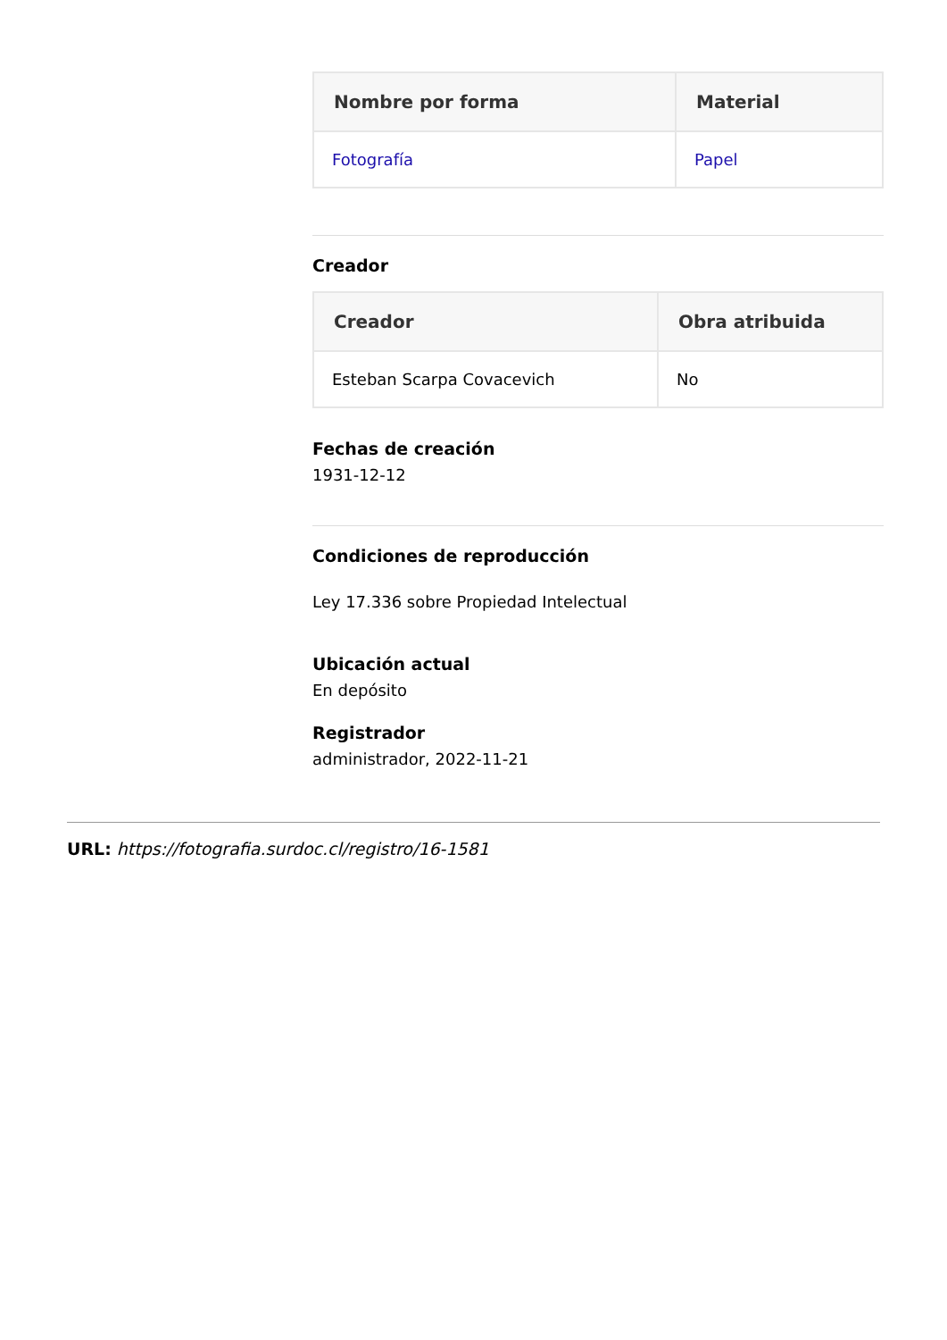| Nombre por forma | Material |
| --- | --- |
| Fotografía | Papel |
Creador
| Creador | Obra atribuida |
| --- | --- |
| Esteban Scarpa Covacevich | No |
Fechas de creación
1931-12-12
Condiciones de reproducción
Ley 17.336 sobre Propiedad Intelectual
Ubicación actual
En depósito
Registrador
administrador, 2022-11-21
URL: https://fotografia.surdoc.cl/registro/16-1581